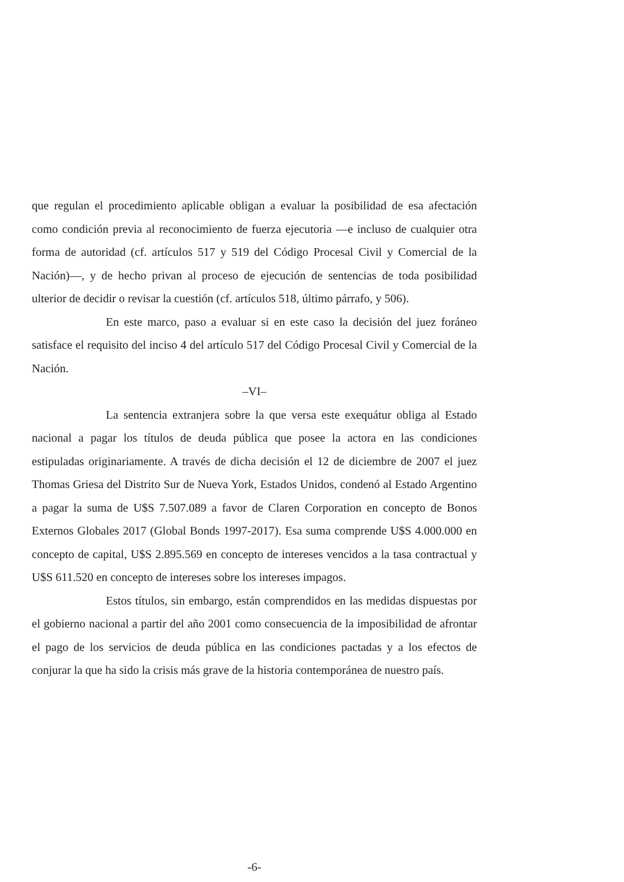que regulan el procedimiento aplicable obligan a evaluar la posibilidad de esa afectación como condición previa al reconocimiento de fuerza ejecutoria —e incluso de cualquier otra forma de autoridad (cf. artículos 517 y 519 del Código Procesal Civil y Comercial de la Nación)—, y de hecho privan al proceso de ejecución de sentencias de toda posibilidad ulterior de decidir o revisar la cuestión (cf. artículos 518, último párrafo, y 506).
En este marco, paso a evaluar si en este caso la decisión del juez foráneo satisface el requisito del inciso 4 del artículo 517 del Código Procesal Civil y Comercial de la Nación.
–VI–
La sentencia extranjera sobre la que versa este exequátur obliga al Estado nacional a pagar los títulos de deuda pública que posee la actora en las condiciones estipuladas originariamente. A través de dicha decisión el 12 de diciembre de 2007 el juez Thomas Griesa del Distrito Sur de Nueva York, Estados Unidos, condenó al Estado Argentino a pagar la suma de U$S 7.507.089 a favor de Claren Corporation en concepto de Bonos Externos Globales 2017 (Global Bonds 1997-2017). Esa suma comprende U$S 4.000.000 en concepto de capital, U$S 2.895.569 en concepto de intereses vencidos a la tasa contractual y U$S 611.520 en concepto de intereses sobre los intereses impagos.
Estos títulos, sin embargo, están comprendidos en las medidas dispuestas por el gobierno nacional a partir del año 2001 como consecuencia de la imposibilidad de afrontar el pago de los servicios de deuda pública en las condiciones pactadas y a los efectos de conjurar la que ha sido la crisis más grave de la historia contemporánea de nuestro país.
-6-